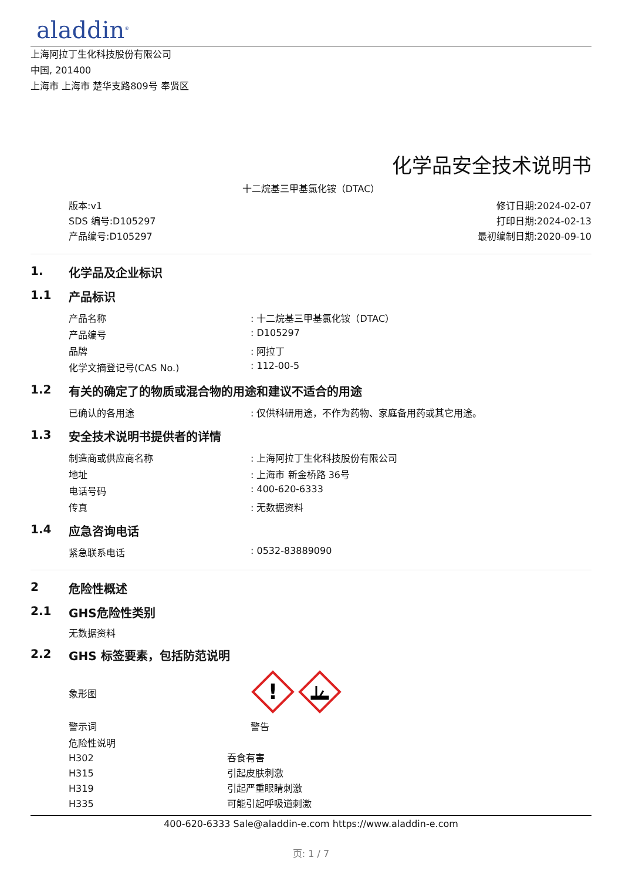aladdin<sup>®</sup>
上海阿拉丁生化科技股份有限公司
中国, 201400
上海市 上海市 楚华支路809号 奉贤区
化学品安全技术说明书
十二烷基三甲基氯化铵（DTAC）
版本:v1
SDS 编号:D105297
产品编号:D105297
修订日期:2024-02-07
打印日期:2024-02-13
最初编制日期:2020-09-10
1. 化学品及企业标识
1.1 产品标识
| 产品名称 | : 十二烷基三甲基氯化铵（DTAC） |
| 产品编号 | : D105297 |
| 品牌 | : 阿拉丁 |
| 化学文摘登记号(CAS No.) | : 112-00-5 |
1.2 有关的确定了的物质或混合物的用途和建议不适合的用途
| 已确认的各用途 | : 仅供科研用途，不作为药物、家庭备用药或其它用途。 |
1.3 安全技术说明书提供者的详情
| 制造商或供应商名称 | : 上海阿拉丁生化科技股份有限公司 |
| 地址 | : 上海市 新金桥路 36号 |
| 电话号码 | : 400-620-6333 |
| 传真 | : 无数据资料 |
1.4 应急咨询电话
| 紧急联系电话 | : 0532-83889090 |
2 危险性概述
2.1 GHS危险性类别
无数据资料
2.2 GHS 标签要素，包括防范说明
| 象形图 | ! |
| 警示词 | 警告 |
| 危险性说明 | |
| H302 | 吞食有害 |
| H315 | 引起皮肤刺激 |
| H319 | 引起严重眼睛刺激 |
| H335 | 可能引起呼吸道刺激 |
400-620-6333 Sale@aladdin-e.com https://www.aladdin-e.com
页: 1 / 7